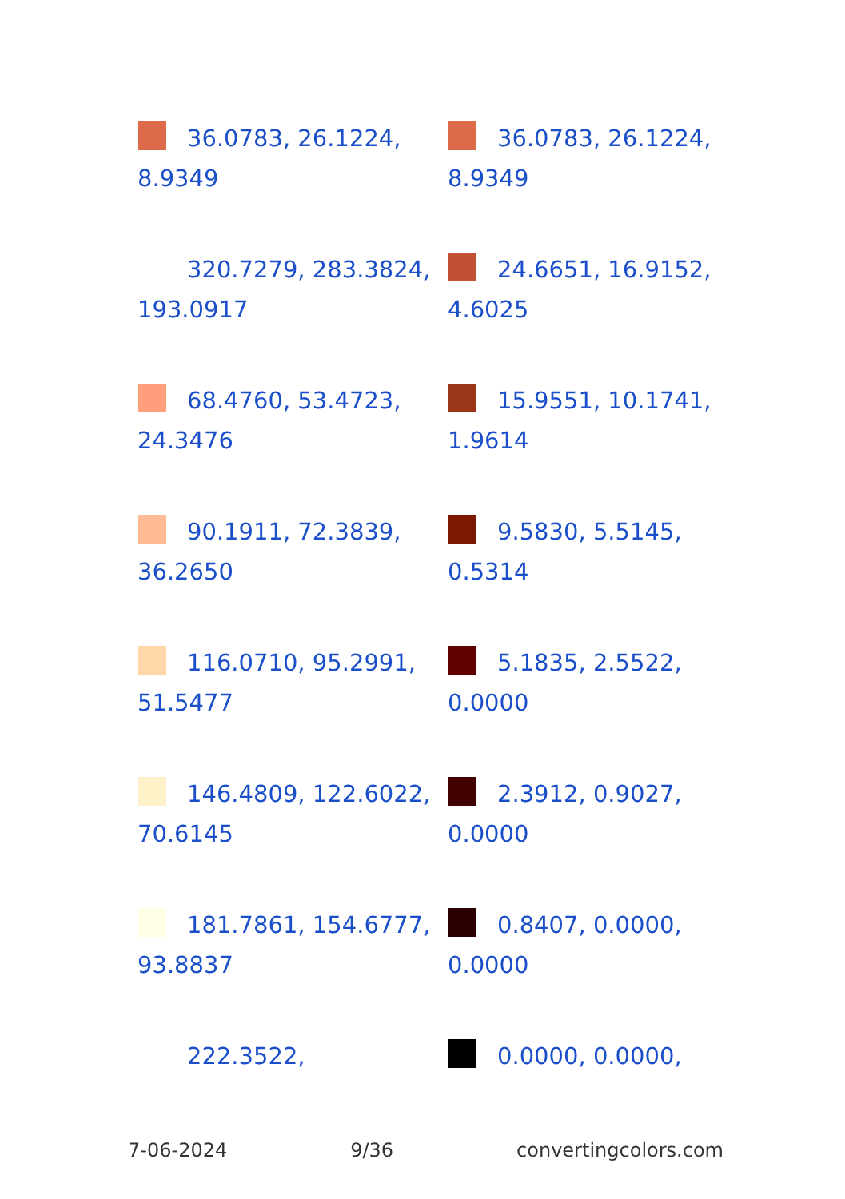36.0783, 26.1224, 8.9349
36.0783, 26.1224, 8.9349
320.7279, 283.3824, 193.0917
24.6651, 16.9152, 4.6025
68.4760, 53.4723, 24.3476
15.9551, 10.1741, 1.9614
90.1911, 72.3839, 36.2650
9.5830, 5.5145, 0.5314
116.0710, 95.2991, 51.5477
5.1835, 2.5522, 0.0000
146.4809, 122.6022, 70.6145
2.3912, 0.9027, 0.0000
181.7861, 154.6777, 93.8837
0.8407, 0.0000, 0.0000
222.3522,
0.0000, 0.0000,
7-06-2024 9/36 convertingcolors.com